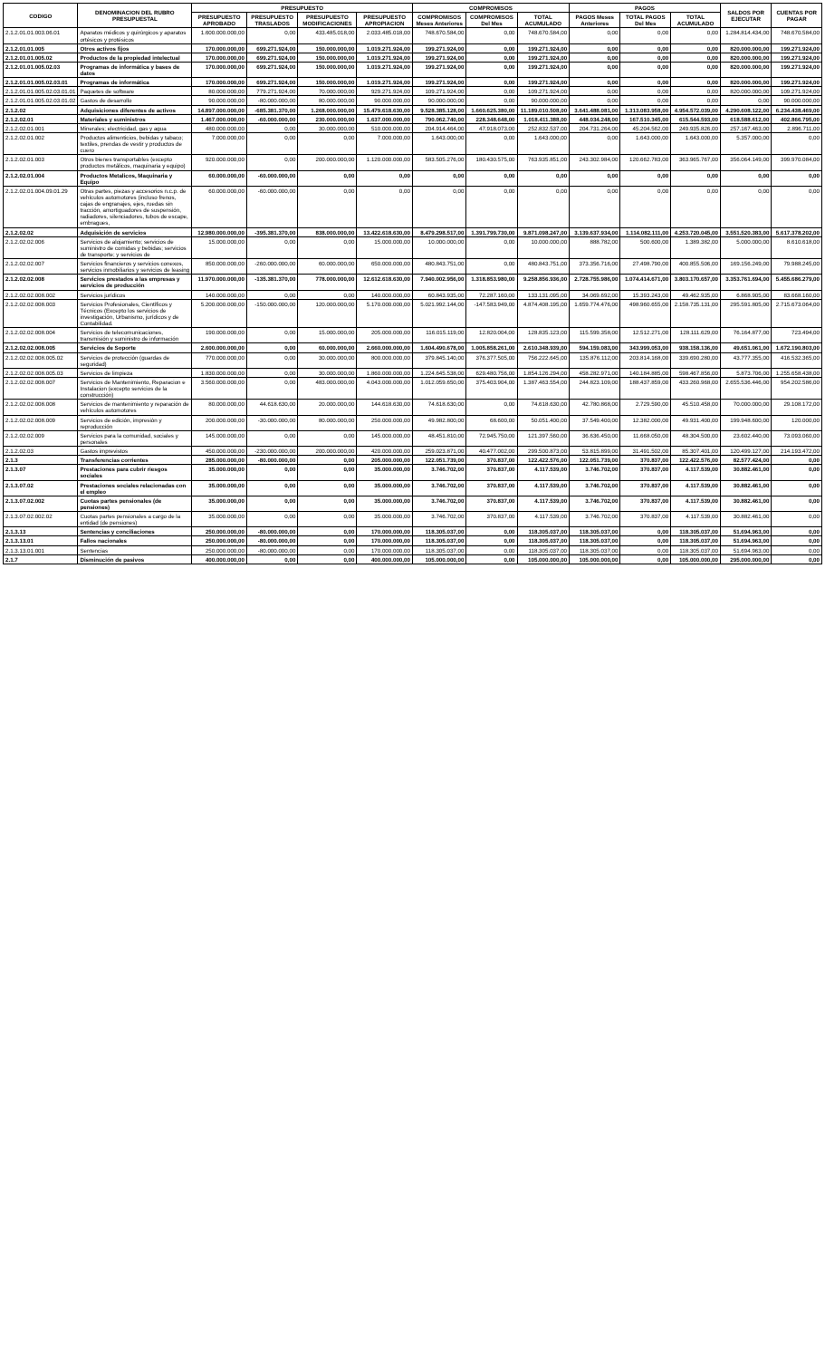| CODIGO | DENOMINACION DEL RUBRO PRESUPUESTAL | PRESUPUESTO | | | | COMPROMISOS | | | PAGOS | | | SALDOS POR EJECUTAR | CUENTAS POR PAGAR |
| --- | --- | --- | --- | --- | --- | --- | --- | --- | --- | --- | --- | --- | --- |
| | | PRESUPUESTO APROBADO | PRESUPUESTO TRASLADOS | PRESUPUESTO MODIFICACIONES | PRESUPUESTO APROPIACION | COMPROMISOS Meses Anteriores | COMPROMISOS Del Mes | TOTAL ACUMULADO | PAGOS Meses Anteriores | TOTAL PAGOS Del Mes | TOTAL ACUMULADO | | |
| 2.1.2.01.01.003.06.01 | Aparatos médicos y quirúrgicos y aparatos ortésicos y protésicos | 1.600.000.000,00 | 0,00 | 433.485.018,00 | 2.033.485.018,00 | 748.670.584,00 | 0,00 | 748.670.584,00 | 0,00 | 0,00 | 0,00 | 1.284.814.434,00 | 748.670.584,00 |
| 2.1.2.01.01.005 | Otros activos fijos | 170.000.000,00 | 699.271.924,00 | 150.000.000,00 | 1.019.271.924,00 | 199.271.924,00 | 0,00 | 199.271.924,00 | 0,00 | 0,00 | 0,00 | 820.000.000,00 | 199.271.924,00 |
| 2.1.2.01.01.005.02 | Productos de la propiedad intelectual | 170.000.000,00 | 699.271.924,00 | 150.000.000,00 | 1.019.271.924,00 | 199.271.924,00 | 0,00 | 199.271.924,00 | 0,00 | 0,00 | 0,00 | 820.000.000,00 | 199.271.924,00 |
| 2.1.2.01.01.005.02.03 | Programas de informática y bases de datos | 170.000.000,00 | 699.271.924,00 | 150.000.000,00 | 1.019.271.924,00 | 199.271.924,00 | 0,00 | 199.271.924,00 | 0,00 | 0,00 | 0,00 | 820.000.000,00 | 199.271.924,00 |
| 2.1.2.01.01.005.02.03.01 | Programas de informática | 170.000.000,00 | 699.271.924,00 | 150.000.000,00 | 1.019.271.924,00 | 199.271.924,00 | 0,00 | 199.271.924,00 | 0,00 | 0,00 | 0,00 | 820.000.000,00 | 199.271.924,00 |
| 2.1.2.01.01.005.02.03.01.01 | Paquetes de software | 80.000.000,00 | 779.271.924,00 | 70.000.000,00 | 929.271.924,00 | 109.271.924,00 | 0,00 | 109.271.924,00 | 0,00 | 0,00 | 0,00 | 820.000.000,00 | 109.271.924,00 |
| 2.1.2.01.01.005.02.03.01.02 | Gastos de desarrollo | 90.000.000,00 | -80.000.000,00 | 80.000.000,00 | 90.000.000,00 | 90.000.000,00 | 0,00 | 90.000.000,00 | 0,00 | 0,00 | 0,00 | 0,00 | 90.000.000,00 |
| 2.1.2.02 | Adquisiciones diferentes de activos | 14.897.000.000,00 | -685.381.370,00 | 1.268.000.000,00 | 15.479.618.630,00 | 9.528.385.128,00 | 1.660.625.380,00 | 11.189.010.508,00 | 3.641.488.081,00 | 1.313.083.958,00 | 4.954.572.039,00 | 4.290.608.122,00 | 6.234.438.469,00 |
| 2.1.2.02.01 | Materiales y suministros | 1.467.000.000,00 | -60.000.000,00 | 230.000.000,00 | 1.637.000.000,00 | 790.062.740,00 | 228.348.648,00 | 1.018.411.388,00 | 448.034.248,00 | 167.510.345,00 | 615.544.593,00 | 618.588.612,00 | 402.866.795,00 |
| 2.1.2.02.01.001 | Minerales; electricidad, gas y agua | 480.000.000,00 | 0,00 | 30.000.000,00 | 510.000.000,00 | 204.914.464,00 | 47.918.073,00 | 252.832.537,00 | 204.731.264,00 | 45.204.562,00 | 249.935.826,00 | 257.167.463,00 | 2.896.711,00 |
| 2.1.2.02.01.002 | Productos alimenticios, bebidas y tabaco; textiles, prendas de vestir y productos de cuero | 7.000.000,00 | 0,00 | 0,00 | 7.000.000,00 | 1.643.000,00 | 0,00 | 1.643.000,00 | 0,00 | 1.643.000,00 | 1.643.000,00 | 5.357.000,00 | 0,00 |
| 2.1.2.02.01.003 | Otros bienes transportables (excepto productos metálicos, maquinaria y equipo) | 920.000.000,00 | 0,00 | 200.000.000,00 | 1.120.000.000,00 | 583.505.276,00 | 180.430.575,00 | 763.935.851,00 | 243.302.984,00 | 120.662.783,00 | 363.965.767,00 | 356.064.149,00 | 399.970.084,00 |
| 2.1.2.02.01.004 | Productos Metalicos, Maquinaria y Equipo | 60.000.000,00 | -60.000.000,00 | 0,00 | 0,00 | 0,00 | 0,00 | 0,00 | 0,00 | 0,00 | 0,00 | 0,00 | 0,00 |
| 2.1.2.02.01.004.09.01.29 | Otras partes, piezas y accesorios n.c.p. de vehículos automotores (incluso frenos, cajas de engranajes, ejes, ruedas sin tracción, amortiguadores de suspensión, radiadores, silenciadores, tubos de escape, embragues, | 60.000.000,00 | -60.000.000,00 | 0,00 | 0,00 | 0,00 | 0,00 | 0,00 | 0,00 | 0,00 | 0,00 | 0,00 | 0,00 |
| 2.1.2.02.02 | Adquisición de servicios | 12.980.000.000,00 | -395.381.370,00 | 838.000.000,00 | 13.422.618.630,00 | 8.479.298.517,00 | 1.391.799.730,00 | 9.871.098.247,00 | 3.139.637.934,00 | 1.114.082.111,00 | 4.253.720.045,00 | 3.551.520.383,00 | 5.617.378.202,00 |
| 2.1.2.02.02.006 | Servicios de alojamiento; servicios de suministro de comidas y bebidas; servicios de transporte; y servicios de | 15.000.000,00 | 0,00 | 0,00 | 15.000.000,00 | 10.000.000,00 | 0,00 | 10.000.000,00 | 888.782,00 | 500.600,00 | 1.389.382,00 | 5.000.000,00 | 8.610.618,00 |
| 2.1.2.02.02.007 | Servicios financieros y servicios conexos, servicios inmobiliarios y servicios de leasing | 850.000.000,00 | -260.000.000,00 | 60.000.000,00 | 650.000.000,00 | 480.843.751,00 | 0,00 | 480.843.751,00 | 373.356.716,00 | 27.498.790,00 | 400.855.506,00 | 169.156.249,00 | 79.988.245,00 |
| 2.1.2.02.02.008 | Servicios prestados a las empresas y servicios de producción | 11.970.000.000,00 | -135.381.370,00 | 778.000.000,00 | 12.612.618.630,00 | 7.940.002.956,00 | 1.318.853.980,00 | 9.258.856.936,00 | 2.728.755.986,00 | 1.074.414.671,00 | 3.803.170.657,00 | 3.353.761.694,00 | 5.455.686.279,00 |
| 2.1.2.02.02.008.002 | Servicios jurídicos | 140.000.000,00 | 0,00 | 0,00 | 140.000.000,00 | 60.843.935,00 | 72.287.160,00 | 133.131.095,00 | 34.069.692,00 | 15.393.243,00 | 49.462.935,00 | 6.868.905,00 | 83.668.160,00 |
| 2.1.2.02.02.008.003 | Servicios Profesionales, Científicos y Técnicos (Excepto los servicios de investigación, Urbanismo, jurídicos y de Contabilidad. | 5.200.000.000,00 | -150.000.000,00 | 120.000.000,00 | 5.170.000.000,00 | 5.021.992.144,00 | -147.583.949,00 | 4.874.408.195,00 | 1.659.774.476,00 | 498.960.655,00 | 2.158.735.131,00 | 295.591.805,00 | 2.715.673.064,00 |
| 2.1.2.02.02.008.004 | Servicios de telecomunicaciones, transmisión y suministro de información | 190.000.000,00 | 0,00 | 15.000.000,00 | 205.000.000,00 | 116.015.119,00 | 12.820.004,00 | 128.835.123,00 | 115.599.358,00 | 12.512.271,00 | 128.111.629,00 | 76.164.877,00 | 723.494,00 |
| 2.1.2.02.02.008.005 | Servicios de Soporte | 2.600.000.000,00 | 0,00 | 60.000.000,00 | 2.660.000.000,00 | 1.604.490.678,00 | 1.005.858.261,00 | 2.610.348.939,00 | 594.159.083,00 | 343.999.053,00 | 938.158.136,00 | 49.651.061,00 | 1.672.190.803,00 |
| 2.1.2.02.02.008.005.02 | Servicios de protección (guardas de seguridad) | 770.000.000,00 | 0,00 | 30.000.000,00 | 800.000.000,00 | 379.845.140,00 | 376.377.505,00 | 756.222.645,00 | 135.876.112,00 | 203.814.168,00 | 339.690.280,00 | 43.777.355,00 | 416.532.365,00 |
| 2.1.2.02.02.008.005.03 | Servicios de limpieza | 1.830.000.000,00 | 0,00 | 30.000.000,00 | 1.860.000.000,00 | 1.224.645.538,00 | 629.480.756,00 | 1.854.126.294,00 | 458.282.971,00 | 140.184.885,00 | 598.467.856,00 | 5.873.706,00 | 1.255.658.438,00 |
| 2.1.2.02.02.008.007 | Servicios de Mantenimiento, Reparacion e Instalacion (excepto servicios de la construcción) | 3.560.000.000,00 | 0,00 | 483.000.000,00 | 4.043.000.000,00 | 1.012.059.650,00 | 375.403.904,00 | 1.387.463.554,00 | 244.823.109,00 | 188.437.859,00 | 433.260.968,00 | 2.655.536.446,00 | 954.202.586,00 |
| 2.1.2.02.02.008.008 | Servicios de mantenimiento y reparación de vehículos automotores | 80.000.000,00 | 44.618.630,00 | 20.000.000,00 | 144.618.630,00 | 74.618.630,00 | 0,00 | 74.618.630,00 | 42.780.868,00 | 2.729.590,00 | 45.510.458,00 | 70.000.000,00 | 29.108.172,00 |
| 2.1.2.02.02.008.009 | Servicios de edición, impresión y reproducción | 200.000.000,00 | -30.000.000,00 | 80.000.000,00 | 250.000.000,00 | 49.982.800,00 | 68.600,00 | 50.051.400,00 | 37.549.400,00 | 12.382.000,00 | 49.931.400,00 | 199.948.600,00 | 120.000,00 |
| 2.1.2.02.02.009 | Servicios para la comunidad, sociales y personales | 145.000.000,00 | 0,00 | 0,00 | 145.000.000,00 | 48.451.810,00 | 72.945.750,00 | 121.397.560,00 | 36.636.450,00 | 11.668.050,00 | 48.304.500,00 | 23.602.440,00 | 73.093.060,00 |
| 2.1.2.02.03 | Gastos imprevistos | 450.000.000,00 | -230.000.000,00 | 200.000.000,00 | 420.000.000,00 | 259.023.871,00 | 40.477.002,00 | 299.500.873,00 | 53.815.899,00 | 31.491.502,00 | 85.307.401,00 | 120.499.127,00 | 214.193.472,00 |
| 2.1.3 | Transferencias corrientes | 285.000.000,00 | -80.000.000,00 | 0,00 | 205.000.000,00 | 122.051.739,00 | 370.837,00 | 122.422.576,00 | 122.051.739,00 | 370.837,00 | 122.422.576,00 | 82.577.424,00 | 0,00 |
| 2.1.3.07 | Prestaciones para cubrir riesgos sociales | 35.000.000,00 | 0,00 | 0,00 | 35.000.000,00 | 3.746.702,00 | 370.837,00 | 4.117.539,00 | 3.746.702,00 | 370.837,00 | 4.117.539,00 | 30.882.461,00 | 0,00 |
| 2.1.3.07.02 | Prestaciones sociales relacionadas con el empleo | 35.000.000,00 | 0,00 | 0,00 | 35.000.000,00 | 3.746.702,00 | 370.837,00 | 4.117.539,00 | 3.746.702,00 | 370.837,00 | 4.117.539,00 | 30.882.461,00 | 0,00 |
| 2.1.3.07.02.002 | Cuotas partes pensionales (de pensiones) | 35.000.000,00 | 0,00 | 0,00 | 35.000.000,00 | 3.746.702,00 | 370.837,00 | 4.117.539,00 | 3.746.702,00 | 370.837,00 | 4.117.539,00 | 30.882.461,00 | 0,00 |
| 2.1.3.07.02.002.02 | Cuotas partes pensionales a cargo de la entidad (de pensiones) | 35.000.000,00 | 0,00 | 0,00 | 35.000.000,00 | 3.746.702,00 | 370.837,00 | 4.117.539,00 | 3.746.702,00 | 370.837,00 | 4.117.539,00 | 30.882.461,00 | 0,00 |
| 2.1.3.13 | Sentencias y conciliaciones | 250.000.000,00 | -80.000.000,00 | 0,00 | 170.000.000,00 | 118.305.037,00 | 0,00 | 118.305.037,00 | 118.305.037,00 | 0,00 | 118.305.037,00 | 51.694.963,00 | 0,00 |
| 2.1.3.13.01 | Fallos nacionales | 250.000.000,00 | -80.000.000,00 | 0,00 | 170.000.000,00 | 118.305.037,00 | 0,00 | 118.305.037,00 | 118.305.037,00 | 0,00 | 118.305.037,00 | 51.694.963,00 | 0,00 |
| 2.1.3.13.01.001 | Sentencias | 250.000.000,00 | -80.000.000,00 | 0,00 | 170.000.000,00 | 118.305.037,00 | 0,00 | 118.305.037,00 | 118.305.037,00 | 0,00 | 118.305.037,00 | 51.694.963,00 | 0,00 |
| 2.1.7 | Disminución de pasivos | 400.000.000,00 | 0,00 | 0,00 | 400.000.000,00 | 105.000.000,00 | 0,00 | 105.000.000,00 | 105.000.000,00 | 0,00 | 105.000.000,00 | 295.000.000,00 | 0,00 |